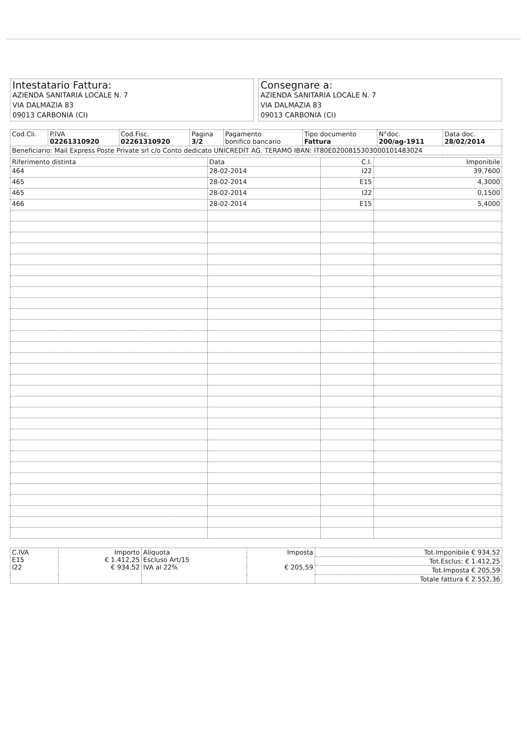Intestatario Fattura:
AZIENDA SANITARIA LOCALE N. 7
VIA DALMAZIA 83
09013 CARBONIA (CI)
Consegnare a:
AZIENDA SANITARIA LOCALE N. 7
VIA DALMAZIA 83
09013 CARBONIA (CI)
| Cod.Cli. | P.IVA 02261310920 | Cod.Fisc. 02261310920 | Pagina 3/2 | Pagamento bonifico bancario | Tipo documento Fattura | N°doc. 200/ag-1911 | Data doc. 28/02/2014 |
| Beneficiario: Mail Express Poste Private srl c/o Conto dedicato UNICREDIT AG. TERAMO IBAN: IT80E0200815303000101483024 | | | | | | | |
| Riferimento distinta | Data | C.I. | Imponibile |
| --- | --- | --- | --- |
| 464 | 28-02-2014 | I22 | 39,7600 |
| 465 | 28-02-2014 | E15 | 4,3000 |
| 465 | 28-02-2014 | I22 | 0,1500 |
| 466 | 28-02-2014 | E15 | 5,4000 |
| C.IVA E15 I22 | Importo € 1.412,25 € 934,52 | Aliquota Escluso Art/15 IVA al 22% | Imposta € 205,59 | Tot.Imponibile € 934,52 |
| | | | | Tot.Esclus: € 1.412,25 |
| | | | | Tot.Imposta € 205,59 |
| | | | | Totale fattura € 2.552,36 |